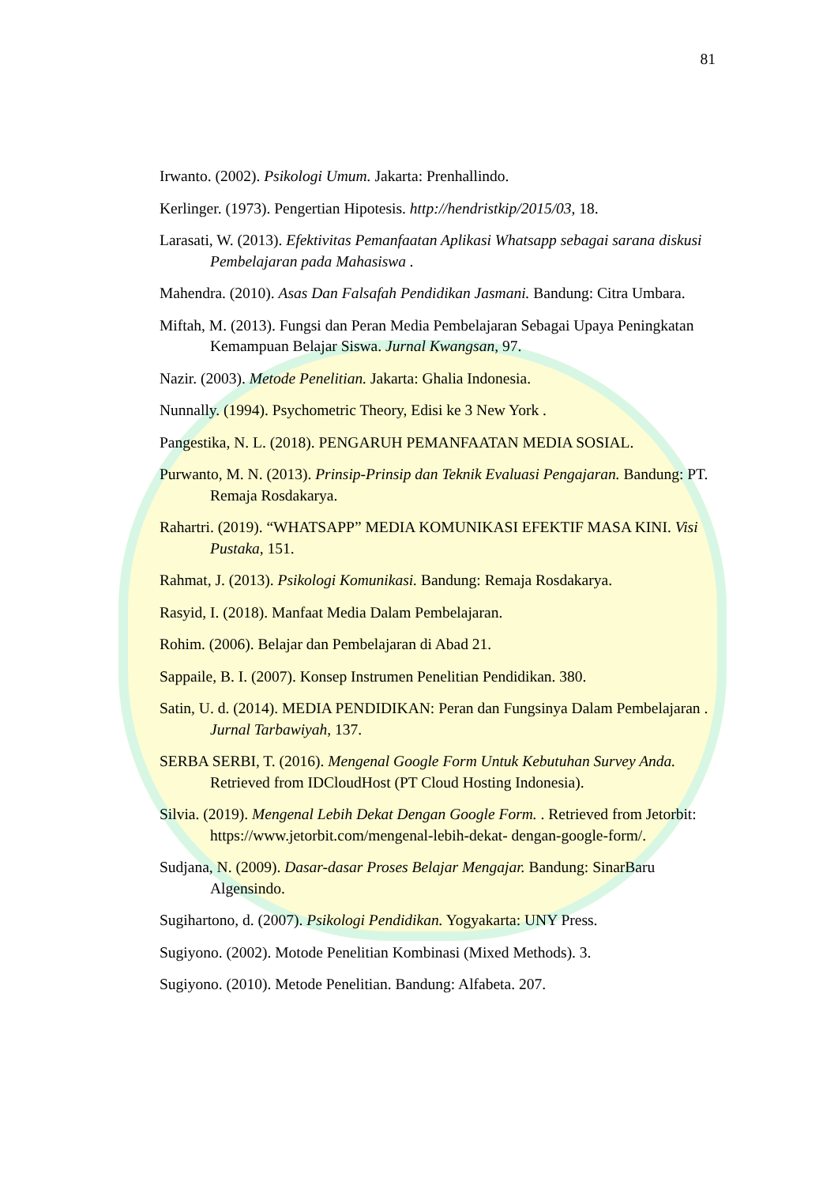81
Irwanto. (2002). Psikologi Umum. Jakarta: Prenhallindo.
Kerlinger. (1973). Pengertian Hipotesis. http://hendristkip/2015/03, 18.
Larasati, W. (2013). Efektivitas Pemanfaatan Aplikasi Whatsapp sebagai sarana diskusi Pembelajaran pada Mahasiswa .
Mahendra. (2010). Asas Dan Falsafah Pendidikan Jasmani. Bandung: Citra Umbara.
Miftah, M. (2013). Fungsi dan Peran Media Pembelajaran Sebagai Upaya Peningkatan Kemampuan Belajar Siswa. Jurnal Kwangsan, 97.
Nazir. (2003). Metode Penelitian. Jakarta: Ghalia Indonesia.
Nunnally. (1994). Psychometric Theory, Edisi ke 3 New York .
Pangestika, N. L. (2018). PENGARUH PEMANFAATAN MEDIA SOSIAL.
Purwanto, M. N. (2013). Prinsip-Prinsip dan Teknik Evaluasi Pengajaran. Bandung: PT. Remaja Rosdakarya.
Rahartri. (2019). “WHATSAPP” MEDIA KOMUNIKASI EFEKTIF MASA KINI. Visi Pustaka, 151.
Rahmat, J. (2013). Psikologi Komunikasi. Bandung: Remaja Rosdakarya.
Rasyid, I. (2018). Manfaat Media Dalam Pembelajaran.
Rohim. (2006). Belajar dan Pembelajaran di Abad 21.
Sappaile, B. I. (2007). Konsep Instrumen Penelitian Pendidikan. 380.
Satin, U. d. (2014). MEDIA PENDIDIKAN: Peran dan Fungsinya Dalam Pembelajaran . Jurnal Tarbawiyah, 137.
SERBA SERBI, T. (2016). Mengenal Google Form Untuk Kebutuhan Survey Anda. Retrieved from IDCloudHost (PT Cloud Hosting Indonesia).
Silvia. (2019). Mengenal Lebih Dekat Dengan Google Form. . Retrieved from Jetorbit: https://www.jetorbit.com/mengenal-lebih-dekat- dengan-google-form/.
Sudjana, N. (2009). Dasar-dasar Proses Belajar Mengajar. Bandung: SinarBaru Algensindo.
Sugihartono, d. (2007). Psikologi Pendidikan. Yogyakarta: UNY Press.
Sugiyono. (2002). Motode Penelitian Kombinasi (Mixed Methods). 3.
Sugiyono. (2010). Metode Penelitian. Bandung: Alfabeta. 207.